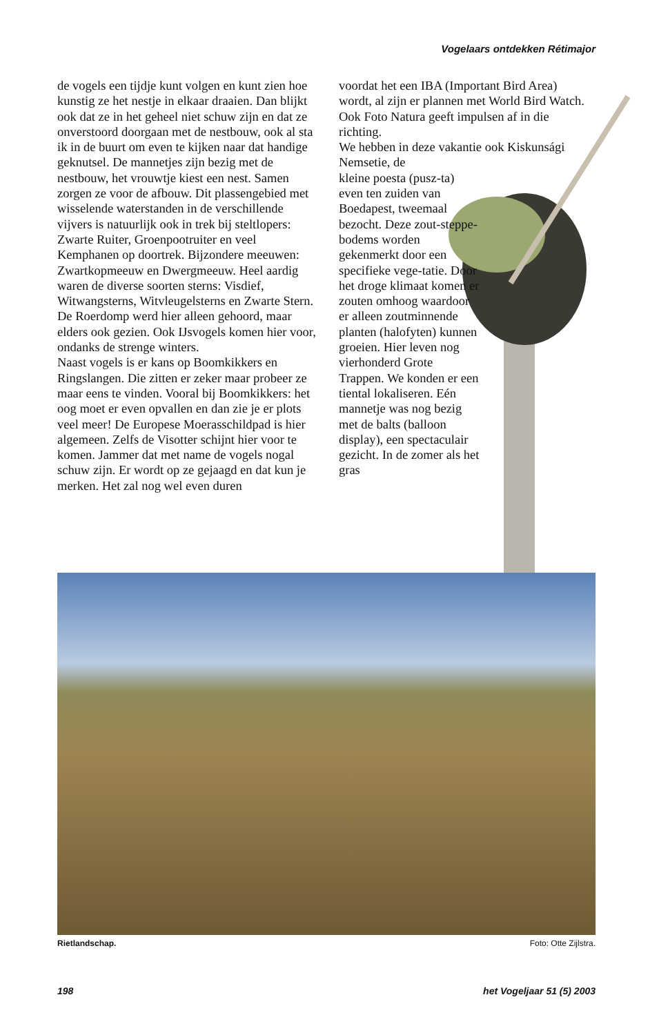Vogelaars ontdekken Rétimajor
de vogels een tijdje kunt volgen en kunt zien hoe kunstig ze het nestje in elkaar draaien. Dan blijkt ook dat ze in het geheel niet schuw zijn en dat ze onverstoord doorgaan met de nestbouw, ook al sta ik in de buurt om even te kijken naar dat handige geknutsel. De mannetjes zijn bezig met de nestbouw, het vrouwtje kiest een nest. Samen zorgen ze voor de afbouw. Dit plassengebied met wisselende waterstanden in de verschillende vijvers is natuurlijk ook in trek bij steltlopers: Zwarte Ruiter, Groenpootruiter en veel Kemphanen op doortrek. Bijzondere meeuwen: Zwartkopmeeuw en Dwergmeeuw. Heel aardig waren de diverse soorten sterns: Visdief, Witwangsterns, Witvleugelsterns en Zwarte Stern. De Roerdomp werd hier alleen gehoord, maar elders ook gezien. Ook IJsvogels komen hier voor, ondanks de strenge winters.
Naast vogels is er kans op Boomkikkers en Ringslangen. Die zitten er zeker maar probeer ze maar eens te vinden. Vooral bij Boomkikkers: het oog moet er even opvallen en dan zie je er plots veel meer! De Europese Moerasschildpad is hier algemeen. Zelfs de Visotter schijnt hier voor te komen. Jammer dat met name de vogels nogal schuw zijn. Er wordt op ze gejaagd en dat kun je merken. Het zal nog wel even duren
voordat het een IBA (Important Bird Area) wordt, al zijn er plannen met World Bird Watch. Ook Foto Natura geeft impulsen af in die richting.
We hebben in deze vakantie ook Kiskunsági Nemsetie, de
kleine poesta (pusz-ta) even ten zuiden van Boedapest, tweemaal bezocht. Deze zout-steppe-bodems worden gekenmerkt door een specifieke vege-tatie. Door het droge klimaat komen er zouten omhoog waardoor er alleen zoutminnende planten (halofyten) kunnen groeien. Hier leven nog vierhonderd Grote Trappen. We konden er een tiental lokaliseren. Eén mannetje was nog bezig met de balts (balloon display), een spectaculair gezicht. In de zomer als het gras
Rietlandschap. Foto: Otte Zijlstra.
198 het Vogeljaar 51 (5) 2003